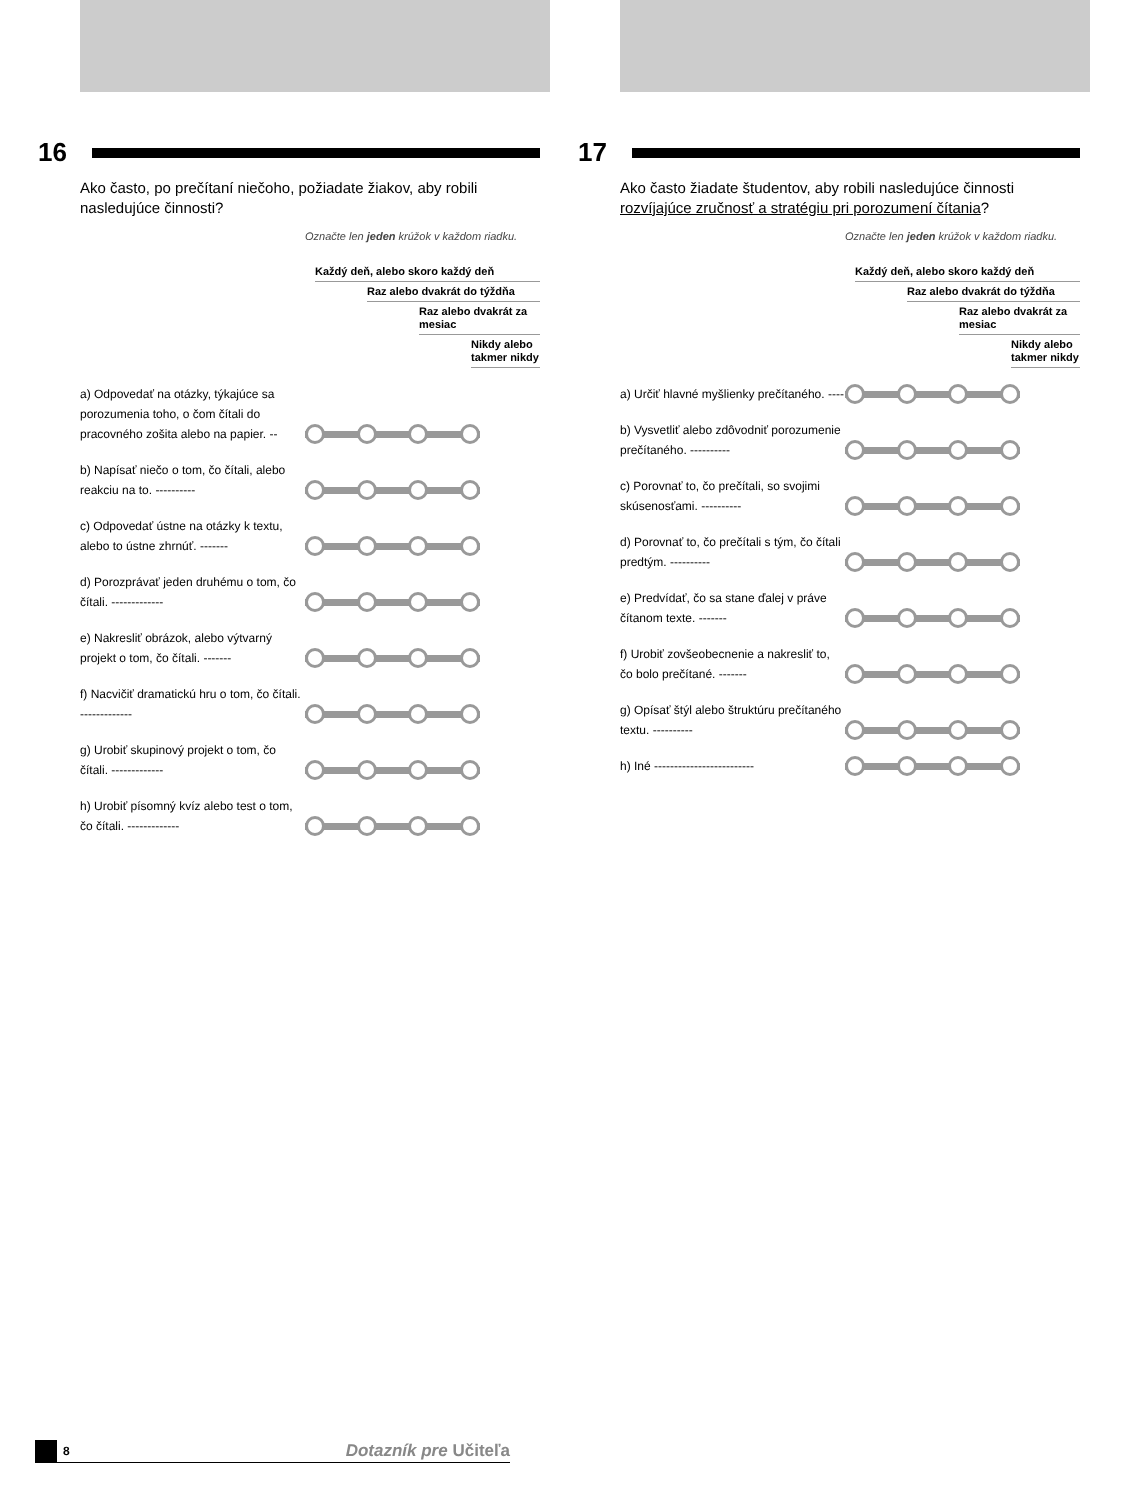16
Ako často, po prečítaní niečoho, požiadate žiakov, aby robili nasledujúce činnosti?
Označte len jeden krúžok v každom riadku.
Každý deň, alebo skoro každý deň
Raz alebo dvakrát do týždňa
Raz alebo dvakrát za mesiac
Nikdy alebo takmer nikdy
a) Odpovedať na otázky, týkajúce sa porozumenia toho, o čom čítali do pracovného zošita alebo na papier. --
b) Napísať niečo o tom, čo čítali, alebo reakciu na to. ----------
c) Odpovedať ústne na otázky k textu, alebo to ústne zhrnúť. -------
d) Porozprávať jeden druhému o tom, čo čítali. -------------
e) Nakresliť obrázok, alebo výtvarný projekt o tom, čo čítali. -------
f) Nacvičiť dramatickú hru o tom, čo čítali. -------------
g) Urobiť skupinový projekt o tom, čo čítali. -------------
h) Urobiť písomný kvíz alebo test o tom, čo čítali. -------------
17
Ako často žiadate študentov, aby robili nasledujúce činnosti rozvíjajúce zručnosť a stratégiu pri porozumení čítania?
Označte len jeden krúžok v každom riadku.
Každý deň, alebo skoro každý deň
Raz alebo dvakrát do týždňa
Raz alebo dvakrát za mesiac
Nikdy alebo takmer nikdy
a) Určiť hlavné myšlienky prečítaného. ----
b) Vysvetliť alebo zdôvodniť porozumenie prečítaného. ----------
c) Porovnať to, čo prečítali, so svojimi skúsenosťami. ----------
d) Porovnať to, čo prečítali s tým, čo čítali predtým. ----------
e) Predvídať, čo sa stane ďalej v práve čítanom texte. -------
f) Urobiť zovšeobecnenie a nakresliť to, čo bolo prečítané. -------
g) Opísať štýl alebo štruktúru prečítaného textu. ----------
h) Iné -------------------------
8 Dotazník pre Učiteľa